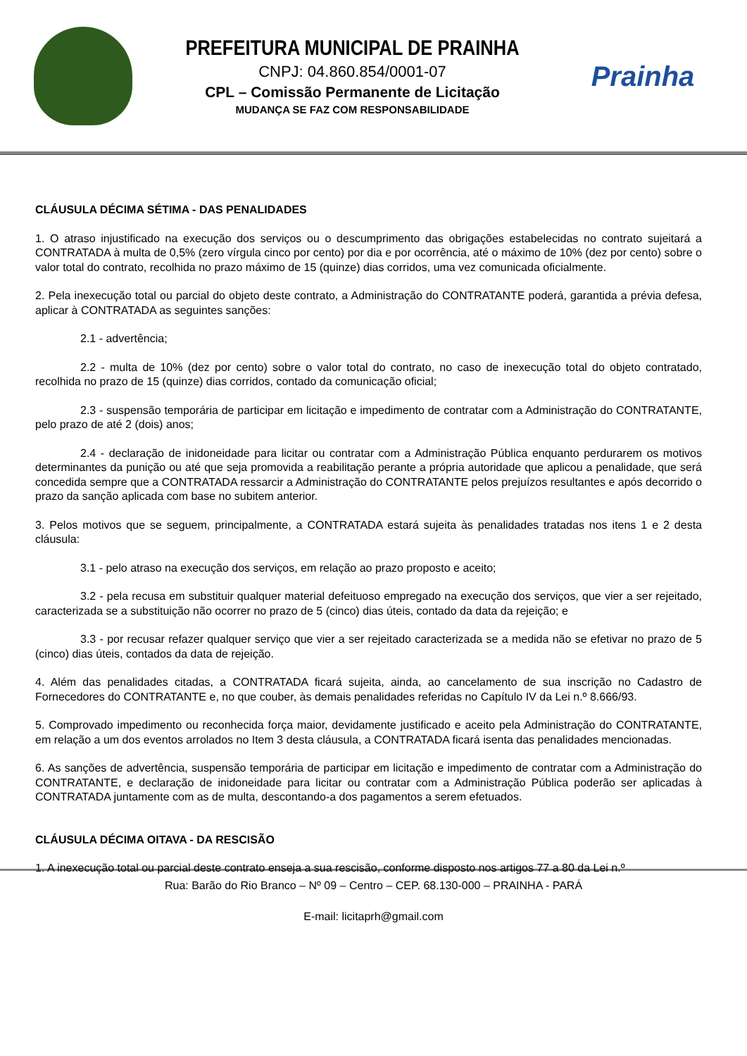PREFEITURA MUNICIPAL DE PRAINHA
CNPJ: 04.860.854/0001-07
CPL – Comissão Permanente de Licitação
MUDANÇA SE FAZ COM RESPONSABILIDADE
Prainha
CLÁUSULA DÉCIMA SÉTIMA - DAS PENALIDADES
1. O atraso injustificado na execução dos serviços ou o descumprimento das obrigações estabelecidas no contrato sujeitará a CONTRATADA à multa de 0,5% (zero vírgula cinco por cento) por dia e por ocorrência, até o máximo de 10% (dez por cento) sobre o valor total do contrato, recolhida no prazo máximo de 15 (quinze) dias corridos, uma vez comunicada oficialmente.
2. Pela inexecução total ou parcial do objeto deste contrato, a Administração do CONTRATANTE poderá, garantida a prévia defesa, aplicar à CONTRATADA as seguintes sanções:
2.1 - advertência;
2.2 - multa de 10% (dez por cento) sobre o valor total do contrato, no caso de inexecução total do objeto contratado, recolhida no prazo de 15 (quinze) dias corridos, contado da comunicação oficial;
2.3 - suspensão temporária de participar em licitação e impedimento de contratar com a Administração do CONTRATANTE, pelo prazo de até 2 (dois) anos;
2.4 - declaração de inidoneidade para licitar ou contratar com a Administração Pública enquanto perdurarem os motivos determinantes da punição ou até que seja promovida a reabilitação perante a própria autoridade que aplicou a penalidade, que será concedida sempre que a CONTRATADA ressarcir a Administração do CONTRATANTE pelos prejuízos resultantes e após decorrido o prazo da sanção aplicada com base no subitem anterior.
3. Pelos motivos que se seguem, principalmente, a CONTRATADA estará sujeita às penalidades tratadas nos itens 1 e 2 desta cláusula:
3.1 - pelo atraso na execução dos serviços, em relação ao prazo proposto e aceito;
3.2 - pela recusa em substituir qualquer material defeituoso empregado na execução dos serviços, que vier a ser rejeitado, caracterizada se a substituição não ocorrer no prazo de 5 (cinco) dias úteis, contado da data da rejeição; e
3.3 - por recusar refazer qualquer serviço que vier a ser rejeitado caracterizada se a medida não se efetivar no prazo de 5 (cinco) dias úteis, contados da data de rejeição.
4. Além das penalidades citadas, a CONTRATADA ficará sujeita, ainda, ao cancelamento de sua inscrição no Cadastro de Fornecedores do CONTRATANTE e, no que couber, às demais penalidades referidas no Capítulo IV da Lei n.º 8.666/93.
5. Comprovado impedimento ou reconhecida força maior, devidamente justificado e aceito pela Administração do CONTRATANTE, em relação a um dos eventos arrolados no Item 3 desta cláusula, a CONTRATADA ficará isenta das penalidades mencionadas.
6. As sanções de advertência, suspensão temporária de participar em licitação e impedimento de contratar com a Administração do CONTRATANTE, e declaração de inidoneidade para licitar ou contratar com a Administração Pública poderão ser aplicadas à CONTRATADA juntamente com as de multa, descontando-a dos pagamentos a serem efetuados.
CLÁUSULA DÉCIMA OITAVA - DA RESCISÃO
1. A inexecução total ou parcial deste contrato enseja a sua rescisão, conforme disposto nos artigos 77 a 80 da Lei n.º
Rua: Barão do Rio Branco – Nº 09 – Centro – CEP. 68.130-000 – PRAINHA - PARÁ
E-mail: licitaprh@gmail.com